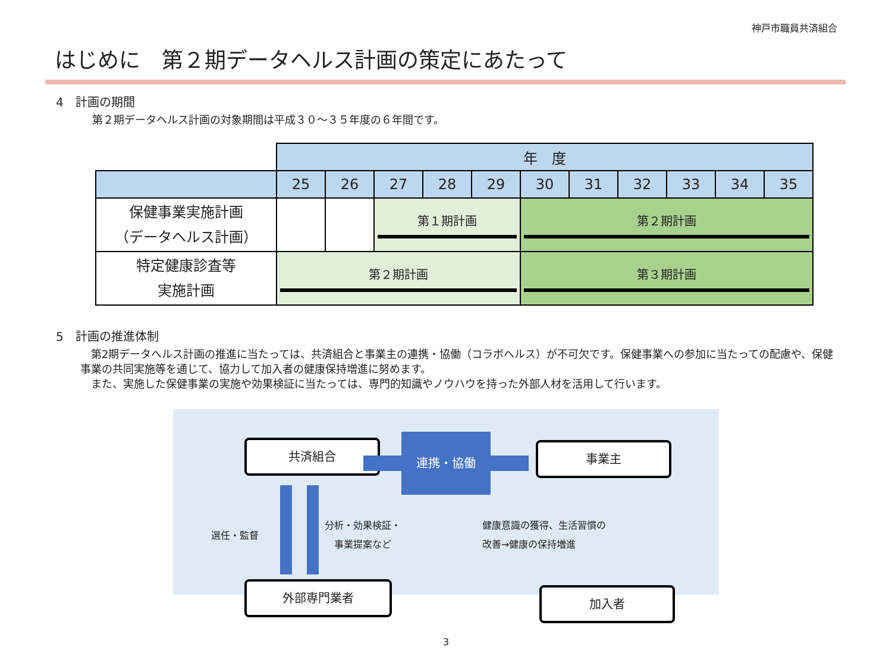神戸市職員共済組合
はじめに　第２期データヘルス計画の策定にあたって
4　計画の期間
第２期データヘルス計画の対象期間は平成３０～３５年度の６年間です。
| | 年 度 | | | | | | | | | | |
| | 25 | 26 | 27 | 28 | 29 | 30 | 31 | 32 | 33 | 34 | 35 |
| 保健事業実施計画 （データヘルス計画） | | | 第１期計画 | | | 第２期計画 | | | | | |
| 特定健康診査等 実施計画 | 第２期計画 | | | | | 第３期計画 | | | | | |
5　計画の推進体制
　第2期データヘルス計画の推進に当たっては、共済組合と事業主の連携・協働（コラボヘルス）が不可欠です。保健事業への参加に当たっての配慮や、保健事業の共同実施等を通じて、協力して加入者の健康保持増進に努めます。
　また、実施した保健事業の実施や効果検証に当たっては、専門的知識やノウハウを持った外部人材を活用して行います。
共済組合 連携・協働
事業主
選任・監督
分析・効果検証・
　事業提案など
健康意識の獲得、生活習慣の
改善→健康の保持増進
外部専門業者 加入者
3